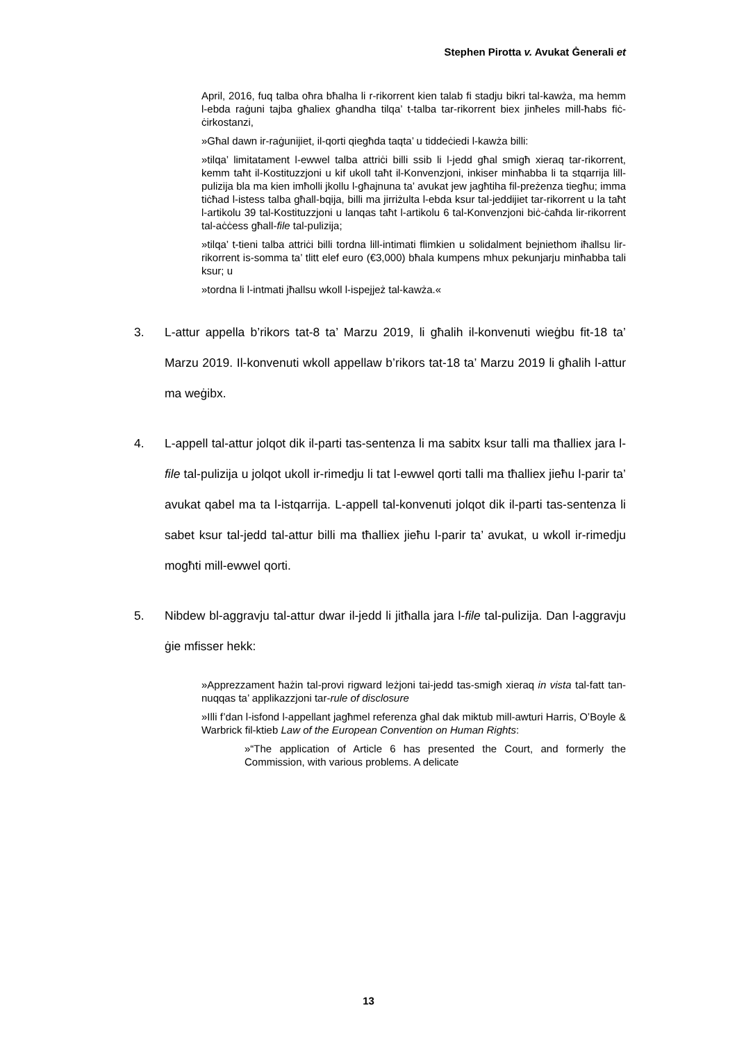Stephen Pirotta v. Avukat Ġenerali et
April, 2016, fuq talba oħra bħalha li r-rikorrent kien talab fi stadju bikri tal-kawża, ma hemm l-ebda raġuni tajba għaliex għandha tilqa’ t-talba tar-rikorrent biex jinħeles mill-ħabs fiċ-ċirkostanzi,
»Għal dawn ir-raġunijiet, il-qorti qiegħda taqta’ u tiddeċiedi l-kawża billi:
»tilqa’ limitatament l-ewwel talba attriċi billi ssib li l-jedd għal smigħ xieraq tar-rikorrent, kemm taħt il-Kostituzzjoni u kif ukoll taħt il-Konvenzjoni, inkiser minħabba li ta stqarrija lill-pulizija bla ma kien imħolli jkollu l-għajnuna ta’ avukat jew jagħtiha fil-preżenza tiegħu; imma tiċħad l-istess talba għall-bqija, billi ma jirriżulta l-ebda ksur tal-jeddijiet tar-rikorrent u la taħt l-artikolu 39 tal-Kostituzzjoni u lanqas taħt l-artikolu 6 tal-Konvenzjoni biċ-ċaħda lir-rikorrent tal-aċċess għall-file tal-pulizija;
»tilqa’ t-tieni talba attriċi billi tordna lill-intimati flimkien u solidalment bejniethom iħallsu lir-rikorrent is-somma ta’ tlitt elef euro (€3,000) bħala kumpens mhux pekunjarju minħabba tali ksur; u
»tordna li l-intmati jħallsu wkoll l-ispejjeż tal-kawża.«
3. L-attur appella b’rikors tat-8 ta’ Marzu 2019, li għalih il-konvenuti wieġbu fit-18 ta’ Marzu 2019. Il-konvenuti wkoll appellaw b’rikors tat-18 ta’ Marzu 2019 li għalih l-attur ma weġibx.
4. L-appell tal-attur jolqot dik il-parti tas-sentenza li ma sabitx ksur talli ma tħalliex jara l-file tal-pulizija u jolqot ukoll ir-rimedju li tat l-ewwel qorti talli ma tħalliex jieħu l-parir ta’ avukat qabel ma ta l-istqarrija. L-appell tal-konvenuti jolqot dik il-parti tas-sentenza li sabet ksur tal-jedd tal-attur billi ma tħalliex jieħu l-parir ta’ avukat, u wkoll ir-rimedju mogħti mill-ewwel qorti.
5. Nibdew bl-aggravju tal-attur dwar il-jedd li jitħalla jara l-file tal-pulizija. Dan l-aggravju ġie mfisser hekk:
»Apprezzament ħażin tal-provi rigward leżjoni tai-jedd tas-smigħ xieraq in vista tal-fatt tan-nuqqas ta’ applikazzjoni tar-rule of disclosure
»Illi f’dan l-isfond l-appellant jagħmel referenza għal dak miktub mill-awturi Harris, O’Boyle & Warbrick fil-ktieb Law of the European Convention on Human Rights:
»“The application of Article 6 has presented the Court, and formerly the Commission, with various problems. A delicate
13